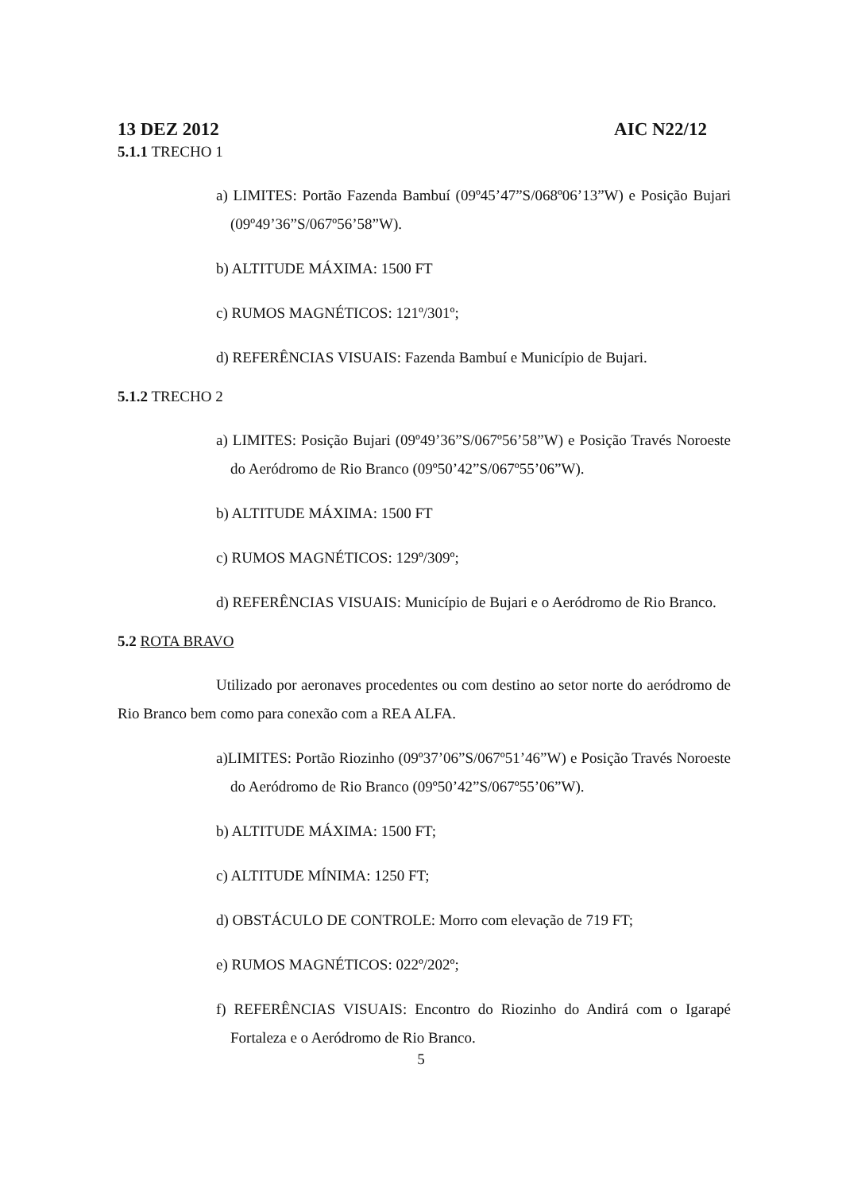13 DEZ 2012 AIC N22/12
5.1.1 TRECHO 1
a) LIMITES: Portão Fazenda Bambuí (09º45’47”S/068º06’13”W) e Posição Bujari (09º49’36”S/067º56’58”W).
b) ALTITUDE MÁXIMA: 1500 FT
c) RUMOS MAGNÉTICOS: 121º/301º;
d) REFERÊNCIAS VISUAIS: Fazenda Bambuí e Município de Bujari.
5.1.2 TRECHO 2
a) LIMITES: Posição Bujari (09º49’36”S/067º56’58”W) e Posição Través Noroeste do Aeródromo de Rio Branco (09º50’42”S/067º55’06”W).
b) ALTITUDE MÁXIMA: 1500 FT
c) RUMOS MAGNÉTICOS: 129º/309º;
d) REFERÊNCIAS VISUAIS: Município de Bujari e o Aeródromo de Rio Branco.
5.2 ROTA BRAVO
Utilizado por aeronaves procedentes ou com destino ao setor norte do aeródromo de Rio Branco bem como para conexão com a REA ALFA.
a)LIMITES: Portão Riozinho (09º37’06”S/067º51’46”W) e Posição Través Noroeste do Aeródromo de Rio Branco (09º50’42”S/067º55’06”W).
b) ALTITUDE MÁXIMA: 1500 FT;
c) ALTITUDE MÍNIMA: 1250 FT;
d) OBSTÁCULO DE CONTROLE: Morro com elevação de 719 FT;
e) RUMOS MAGNÉTICOS: 022º/202º;
f) REFERÊNCIAS VISUAIS: Encontro do Riozinho do Andirá com o Igarapé Fortaleza e o Aeródromo de Rio Branco.
5